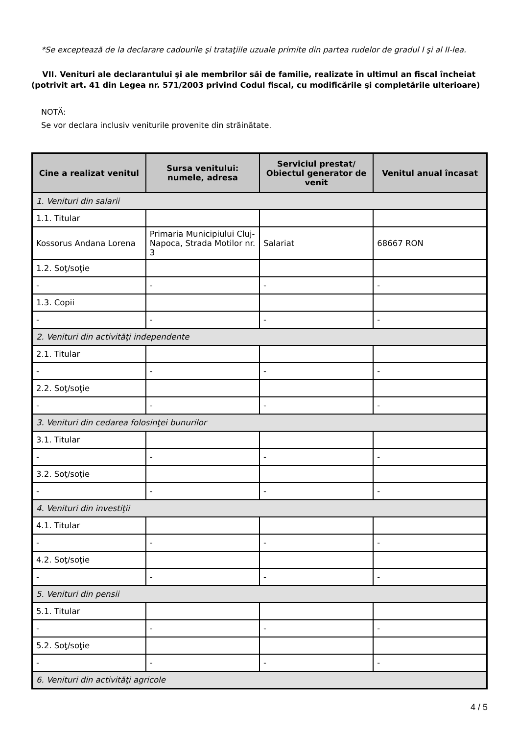*Se exceptează de la declarare cadourile şi trataţiile uzuale primite din partea rudelor de gradul I şi al II-lea.
VII. Venituri ale declarantului şi ale membrilor săi de familie, realizate în ultimul an fiscal încheiat (potrivit art. 41 din Legea nr. 571/2003 privind Codul fiscal, cu modificările şi completările ulterioare)
NOTĂ:
Se vor declara inclusiv veniturile provenite din străinătate.
| Cine a realizat venitul | Sursa venitului: numele, adresa | Serviciul prestat/ Obiectul generator de venit | Venitul anual încasat |
| --- | --- | --- | --- |
| 1. Venituri din salarii | | | |
| 1.1. Titular | | | |
| Kossorus Andana Lorena | Primaria Municipiului Cluj-Napoca, Strada Motilor nr. 3 | Salariat | 68667 RON |
| 1.2. Soţ/soţie | | | |
| - | - | - | - |
| 1.3. Copii | | | |
| - | - | - | - |
| 2. Venituri din activităţi independente | | | |
| 2.1. Titular | | | |
| - | - | - | - |
| 2.2. Soţ/soţie | | | |
| - | - | - | - |
| 3. Venituri din cedarea folosinţei bunurilor | | | |
| 3.1. Titular | | | |
| - | - | - | - |
| 3.2. Soţ/soţie | | | |
| - | - | - | - |
| 4. Venituri din investiţii | | | |
| 4.1. Titular | | | |
| - | - | - | - |
| 4.2. Soţ/soţie | | | |
| - | - | - | - |
| 5. Venituri din pensii | | | |
| 5.1. Titular | | | |
| - | - | - | - |
| 5.2. Soţ/soţie | | | |
| - | - | - | - |
| 6. Venituri din activităţi agricole | | | |
4 / 5